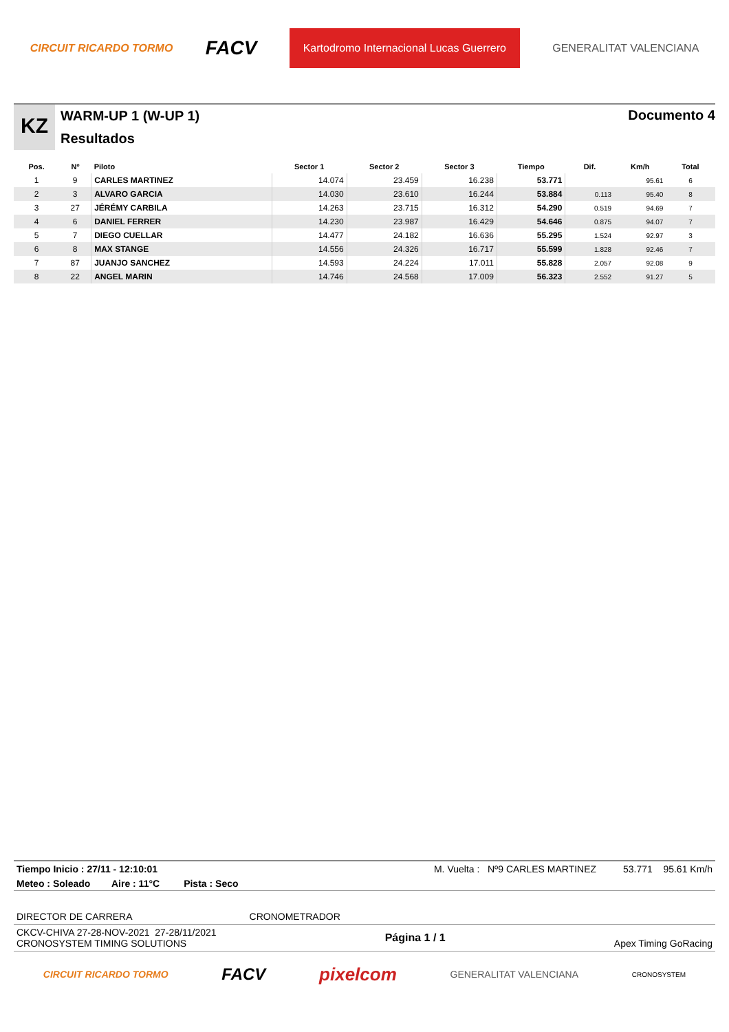CIRCUIT RICARDO TORMO FACV Kartodromo Internacional Lucas Guerrero GENERALITAT VALENCIANA
KZ
WARM-UP 1 (W-UP 1)
Resultados
Documento 4
| Pos. | Nº | Piloto | Sector 1 | Sector 2 | Sector 3 | Tiempo | Dif. | Km/h | Total |
| --- | --- | --- | --- | --- | --- | --- | --- | --- | --- |
| 1 | 9 | CARLES MARTINEZ | 14.074 | 23.459 | 16.238 | 53.771 | | 95.61 | 6 |
| 2 | 3 | ALVARO GARCIA | 14.030 | 23.610 | 16.244 | 53.884 | 0.113 | 95.40 | 8 |
| 3 | 27 | JÉRÉMY CARBILA | 14.263 | 23.715 | 16.312 | 54.290 | 0.519 | 94.69 | 7 |
| 4 | 6 | DANIEL FERRER | 14.230 | 23.987 | 16.429 | 54.646 | 0.875 | 94.07 | 7 |
| 5 | 7 | DIEGO CUELLAR | 14.477 | 24.182 | 16.636 | 55.295 | 1.524 | 92.97 | 3 |
| 6 | 8 | MAX STANGE | 14.556 | 24.326 | 16.717 | 55.599 | 1.828 | 92.46 | 7 |
| 7 | 87 | JUANJO SANCHEZ | 14.593 | 24.224 | 17.011 | 55.828 | 2.057 | 92.08 | 9 |
| 8 | 22 | ANGEL MARIN | 14.746 | 24.568 | 17.009 | 56.323 | 2.552 | 91.27 | 5 |
Tiempo Inicio : 27/11 - 12:10:01 M. Vuelta : Nº9 CARLES MARTINEZ 53.771 95.61 Km/h
Meteo : Soleado Aire : 11°C Pista : Seco
DIRECTOR DE CARRERA CRONOMETRADOR
CKCV-CHIVA 27-28-NOV-2021 27-28/11/2021
CRONOSYSTEM TIMING SOLUTIONS Página 1 / 1 Apex Timing GoRacing
CIRCUIT RICARDO TORMO FACV pixelcom GENERALITAT VALENCIANA CRONOSYSTEM